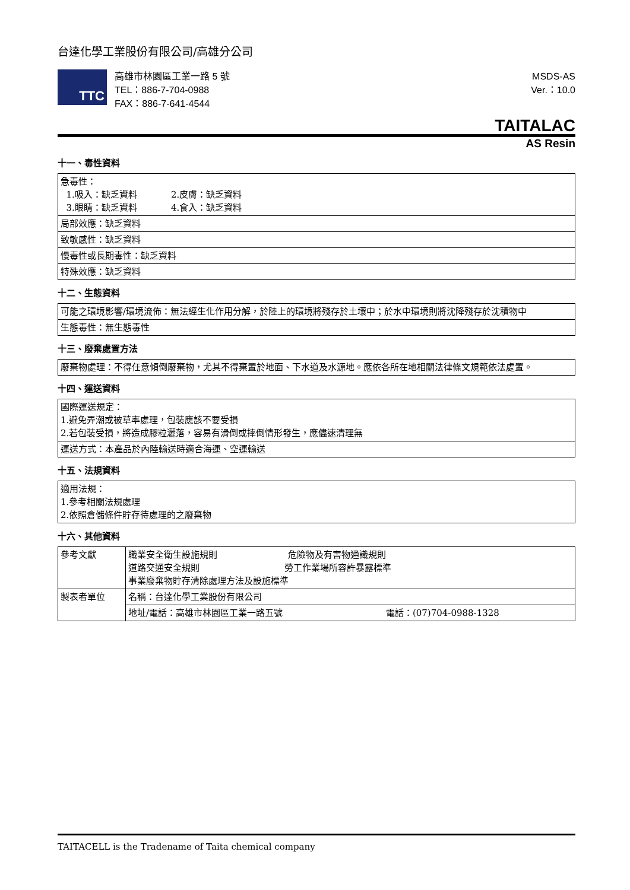台達化學工業股份有限公司/高雄分公司
TTC
高雄市林園區工業一路 5 號
TEL：886-7-704-0988
FAX：886-7-641-4544
MSDS-AS
Ver.：10.0
TAITALAC
AS Resin
十一、毒性資料
| 急毒性： 1.吸入：缺乏資料 2.皮膚：缺乏資料 3.眼睛：缺乏資料 4.食入：缺乏資料 |
| 局部效應：缺乏資料 |
| 致敏感性：缺乏資料 |
| 慢毒性或長期毒性：缺乏資料 |
| 特殊效應：缺乏資料 |
十二、生態資料
| 可能之環境影響/環境流佈：無法經生化作用分解，於陸上的環境將殘存於土壤中；於水中環境則將沈降殘存於沈積物中 |
| 生態毒性：無生態毒性 |
十三、廢棄處置方法
| 廢棄物處理：不得任意傾倒廢棄物，尤其不得棄置於地面、下水道及水源地。應依各所在地相關法律條文規範依法處置。 |
十四、運送資料
| 國際運送規定： 1.避免弄潮或被草率處理，包裝應該不要受損 2.若包裝受損，將造成膠粒灑落，容易有滑倒或摔倒情形發生，應儘速清理無 |
| 運送方式：本產品於內陸輸送時適合海運、空運輸送 |
十五、法規資料
| 適用法規： 1.參考相關法規處理 2.依照倉儲條件貯存待處理的之廢棄物 |
十六、其他資料
| 參考文獻 | 職業安全衛生設施規則 危險物及有害物通識規則 道路交通安全規則 勞工作業場所容許暴露標準 事業廢棄物貯存清除處理方法及設施標準 | |
| 製表者單位 | 名稱：台達化學工業股份有限公司 | |
| | 地址/電話：高雄市林園區工業一路五號 | 電話：(07)704-0988-1328 |
TAITACELL is the Tradename of Taita chemical company